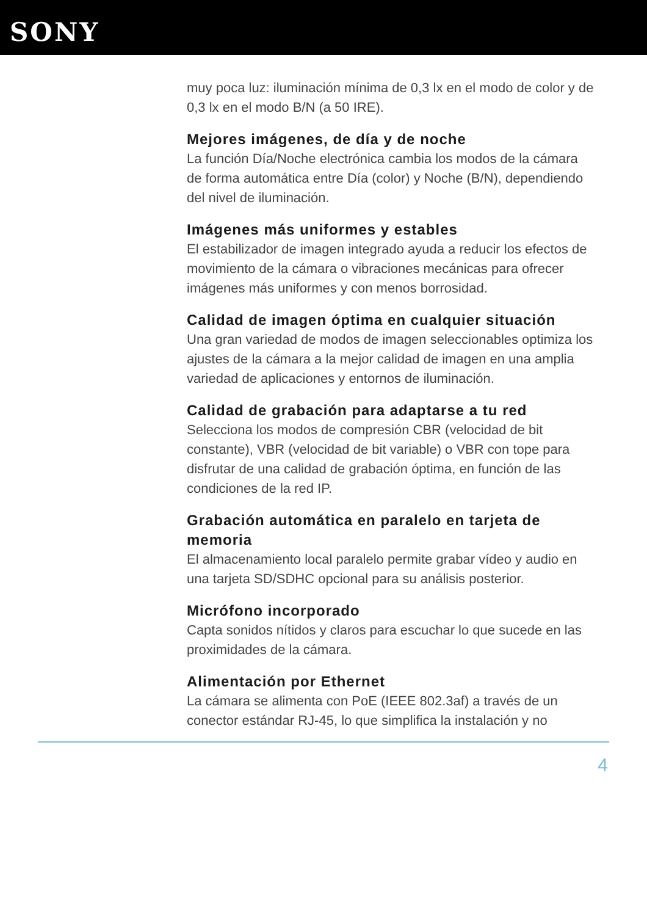SONY
muy poca luz: iluminación mínima de 0,3 lx en el modo de color y de 0,3 lx en el modo B/N (a 50 IRE).
Mejores imágenes, de día y de noche
La función Día/Noche electrónica cambia los modos de la cámara de forma automática entre Día (color) y Noche (B/N), dependiendo del nivel de iluminación.
Imágenes más uniformes y estables
El estabilizador de imagen integrado ayuda a reducir los efectos de movimiento de la cámara o vibraciones mecánicas para ofrecer imágenes más uniformes y con menos borrosidad.
Calidad de imagen óptima en cualquier situación
Una gran variedad de modos de imagen seleccionables optimiza los ajustes de la cámara a la mejor calidad de imagen en una amplia variedad de aplicaciones y entornos de iluminación.
Calidad de grabación para adaptarse a tu red
Selecciona los modos de compresión CBR (velocidad de bit constante), VBR (velocidad de bit variable) o VBR con tope para disfrutar de una calidad de grabación óptima, en función de las condiciones de la red IP.
Grabación automática en paralelo en tarjeta de memoria
El almacenamiento local paralelo permite grabar vídeo y audio en una tarjeta SD/SDHC opcional para su análisis posterior.
Micrófono incorporado
Capta sonidos nítidos y claros para escuchar lo que sucede en las proximidades de la cámara.
Alimentación por Ethernet
La cámara se alimenta con PoE (IEEE 802.3af) a través de un conector estándar RJ-45, lo que simplifica la instalación y no
4